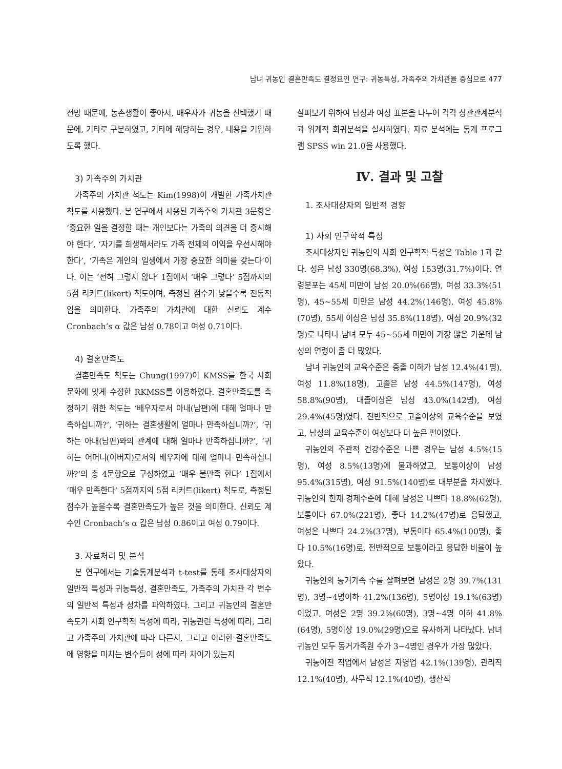남녀 귀농인 결혼만족도 결정요인 연구: 귀농특성, 가족주의 가치관을 중심으로 477
전망 때문에, 농촌생활이 좋아서, 배우자가 귀농을 선택했기 때문에, 기타로 구분하였고, 기타에 해당하는 경우, 내용을 기입하도록 했다.
3) 가족주의 가치관
가족주의 가치관 척도는 Kim(1998)이 개발한 가족가치관 척도를 사용했다. 본 연구에서 사용된 가족주의 가치관 3문항은 ‘중요한 일을 결정할 때는 개인보다는 가족의 의견을 더 중시해야 한다’, ‘자기를 희생해서라도 가족 전체의 이익을 우선시해야 한다’, ‘가족은 개인의 일생에서 가장 중요한 의미를 갖는다’이다. 이는 ‘전혀 그렇지 않다’ 1점에서 ‘매우 그렇다’ 5점까지의 5점 리커트(likert) 척도이며, 측정된 점수가 낮을수록 전통적임을 의미한다. 가족주의 가치관에 대한 신뢰도 계수 Cronbach’s α 값은 남성 0.78이고 여성 0.71이다.
4) 결혼만족도
결혼만족도 척도는 Chung(1997)이 KMSS를 한국 사회 문화에 맞게 수정한 RKMSS를 이용하였다. 결혼만족도를 측정하기 위한 척도는 ‘배우자로서 아내(남편)에 대해 얼마나 만족하십니까?’, ‘귀하는 결혼생활에 얼마나 만족하십니까?’, ‘귀하는 아내(남편)와의 관계에 대해 얼마나 만족하십니까?’, ‘귀하는 어머니(아버지)로서의 배우자에 대해 얼마나 만족하십니까?’의 총 4문항으로 구성하였고 ‘매우 불만족 한다’ 1점에서 ‘매우 만족한다’ 5점까지의 5점 리커트(likert) 척도로, 측정된 점수가 높을수록 결혼만족도가 높은 것을 의미한다. 신뢰도 계수인 Cronbach’s α 값은 남성 0.86이고 여성 0.79이다.
3. 자료처리 및 분석
본 연구에서는 기술통계분석과 t-test를 통해 조사대상자의 일반적 특성과 귀농특성, 결혼만족도, 가족주의 가치관 각 변수의 일반적 특성과 성차를 파악하였다. 그리고 귀농인의 결혼만족도가 사회 인구학적 특성에 따라, 귀농관련 특성에 따라, 그리고 가족주의 가치관에 따라 다른지, 그리고 이러한 결혼만족도에 영향을 미치는 변수들이 성에 따라 차이가 있는지
살펴보기 위하여 남성과 여성 표본을 나누어 각각 상관관계분석과 위계적 회귀분석을 실시하였다. 자료 분석에는 통계 프로그램 SPSS win 21.0을 사용했다.
Ⅳ. 결과 및 고찰
1. 조사대상자의 일반적 경향
1) 사회 인구학적 특성
조사대상자인 귀농인의 사회 인구학적 특성은 Table 1과 같다. 성은 남성 330명(68.3%), 여성 153명(31.7%)이다. 연령분포는 45세 미만이 남성 20.0%(66명), 여성 33.3%(51명), 45~55세 미만은 남성 44.2%(146명), 여성 45.8%(70명), 55세 이상은 남성 35.8%(118명), 여성 20.9%(32명)로 나타나 남녀 모두 45~55세 미만이 가장 많은 가운데 남성의 연령이 좀 더 많았다.
남녀 귀농인의 교육수준은 중졸 이하가 남성 12.4%(41명), 여성 11.8%(18명), 고졸은 남성 44.5%(147명), 여성 58.8%(90명), 대졸이상은 남성 43.0%(142명), 여성29.4%(45명)였다. 전반적으로 고졸이상의 교육수준을 보였고, 남성의 교육수준이 여성보다 더 높은 편이었다.
귀농인의 주관적 건강수준은 나쁜 경우는 남성 4.5%(15명), 여성 8.5%(13명)에 불과하였고, 보통이상이 남성 95.4%(315명), 여성 91.5%(140명)로 대부분을 차지했다. 귀농인의 현재 경제수준에 대해 남성은 나쁘다 18.8%(62명), 보통이다 67.0%(221명), 좋다 14.2%(47명)로 응답했고, 여성은 나쁘다 24.2%(37명), 보통이다 65.4%(100명), 좋다 10.5%(16명)로, 전반적으로 보통이라고 응답한 비율이 높았다.
귀농인의 동거가족 수를 살펴보면 남성은 2명 39.7%(131명), 3명~4명이하 41.2%(136명), 5명이상 19.1%(63명)이었고, 여성은 2명 39.2%(60명), 3명~4명 이하 41.8%(64명), 5명이상 19.0%(29명)으로 유사하게 나타났다. 남녀 귀농인 모두 동거가족원 수가 3~4명인 경우가 가장 많았다.
귀농이전 직업에서 남성은 자영업 42.1%(139명), 관리직 12.1%(40명), 사무직 12.1%(40명), 생산직